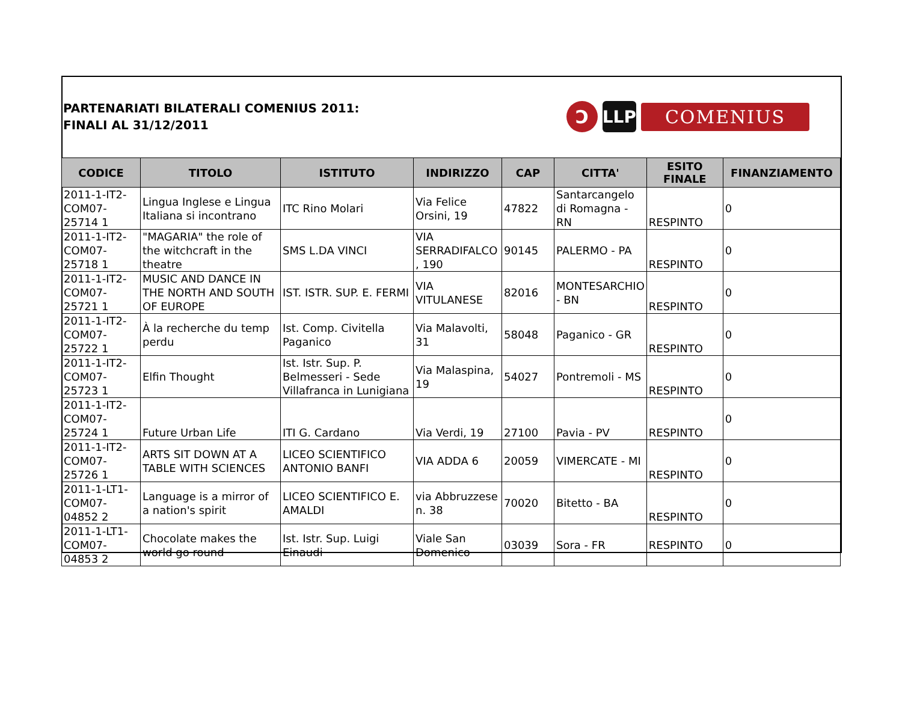PARTENARIATI BILATERALI COMENIUS 2011:
FINALI AL 31/12/2011
Ↄ LLP
COMENIUS
| CODICE | TITOLO | ISTITUTO | INDIRIZZO | CAP | CITTA' | ESITO FINALE | FINANZIAMENTO |
| --- | --- | --- | --- | --- | --- | --- | --- |
| 2011-1-IT2-COM07-25714 1 | Lingua Inglese e Lingua Italiana si incontrano | ITC Rino Molari | Via Felice Orsini, 19 | 47822 | Santarcangelo di Romagna - RN | RESPINTO | 0 |
| 2011-1-IT2-COM07-25718 1 | "MAGARIA" the role of the witchcraft in the theatre | SMS L.DA VINCI | VIA SERRADIFALCO , 190 | 90145 | PALERMO - PA | RESPINTO | 0 |
| 2011-1-IT2-COM07-25721 1 | MUSIC AND DANCE IN THE NORTH AND SOUTH OF EUROPE | IST. ISTR. SUP. E. FERMI | VIA VITULANESE | 82016 | MONTESARCHIO - BN | RESPINTO | 0 |
| 2011-1-IT2-COM07-25722 1 | À la recherche du temp perdu | Ist. Comp. Civitella Paganico | Via Malavolti, 31 | 58048 | Paganico - GR | RESPINTO | 0 |
| 2011-1-IT2-COM07-25723 1 | Elfin Thought | Ist. Istr. Sup. P. Belmesseri - Sede Villafranca in Lunigiana | Via Malaspina, 19 | 54027 | Pontremoli - MS | RESPINTO | 0 |
| 2011-1-IT2-COM07-25724 1 | Future Urban Life | ITI G. Cardano | Via Verdi, 19 | 27100 | Pavia - PV | RESPINTO | 0 |
| 2011-1-IT2-COM07-25726 1 | ARTS SIT DOWN AT A TABLE WITH SCIENCES | LICEO SCIENTIFICO ANTONIO BANFI | VIA ADDA 6 | 20059 | VIMERCATE - MI | RESPINTO | 0 |
| 2011-1-LT1-COM07-04852 2 | Language is a mirror of a nation's spirit | LICEO SCIENTIFICO E. AMALDI | via Abbruzzese n. 38 | 70020 | Bitetto - BA | RESPINTO | 0 |
| 2011-1-LT1-COM07-04853 2 | Chocolate makes the world go round | Ist. Istr. Sup. Luigi Einaudi | Viale San Domenico | 03039 | Sora - FR | RESPINTO | 0 |